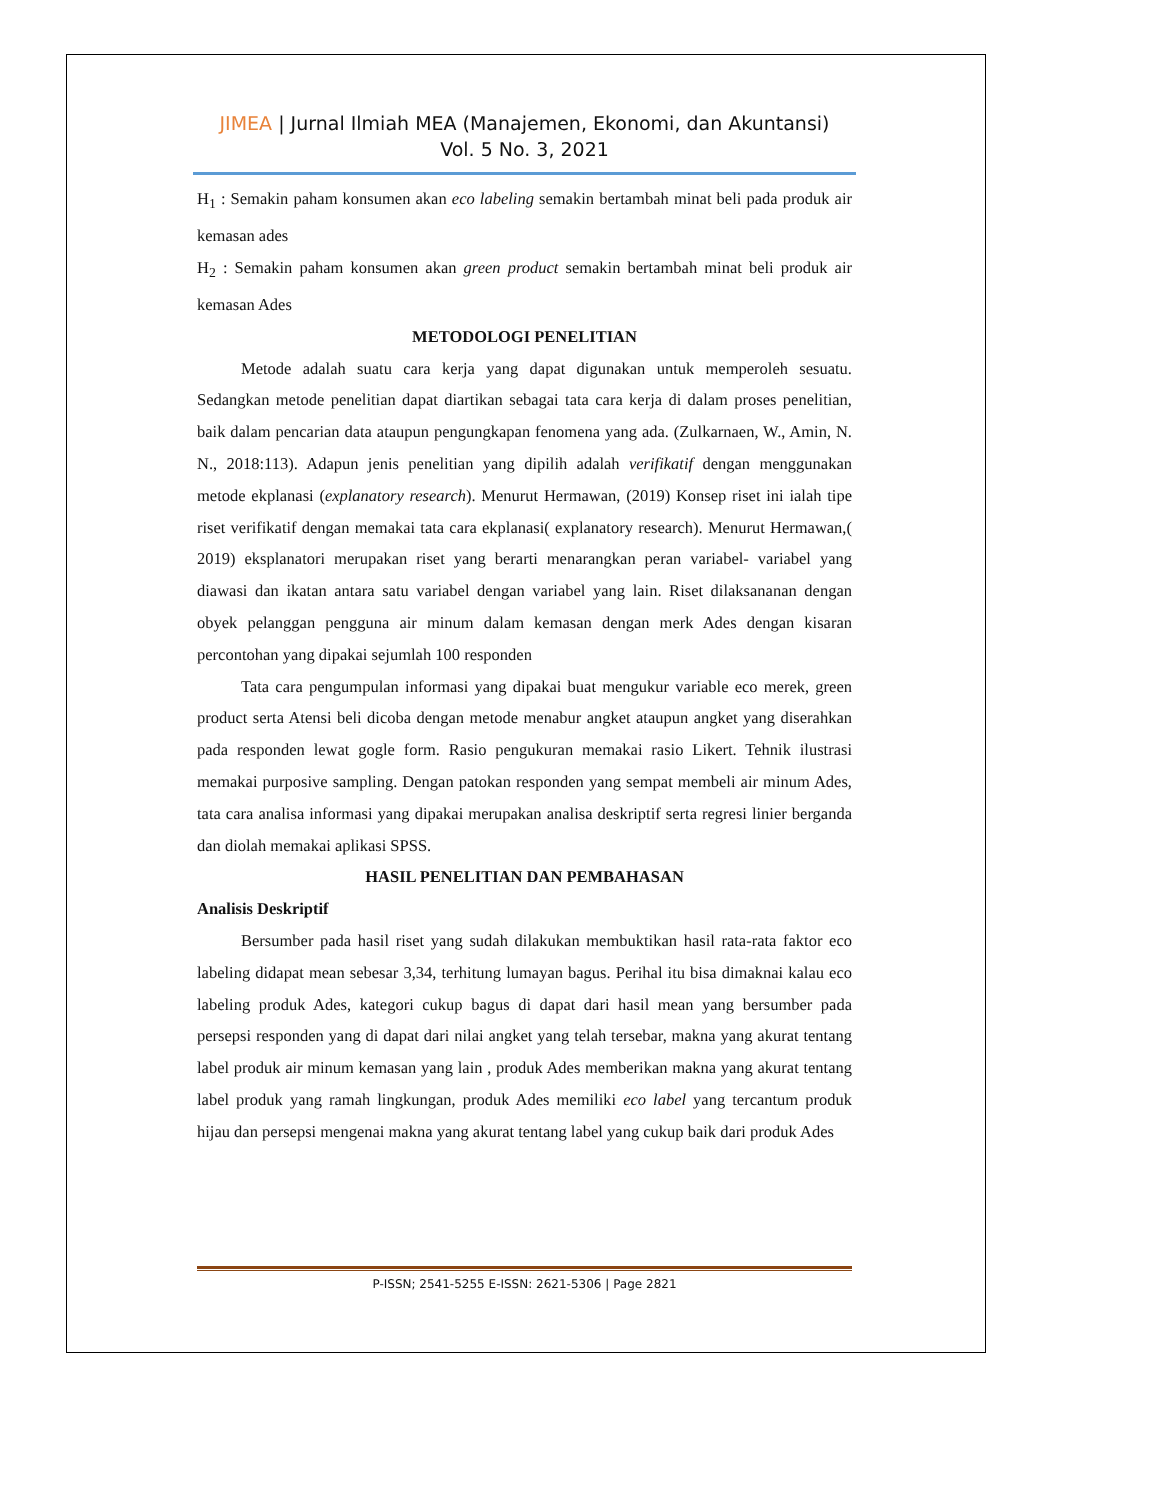JIMEA | Jurnal Ilmiah MEA (Manajemen, Ekonomi, dan Akuntansi)
Vol. 5 No. 3, 2021
H<sub>1</sub> : Semakin paham konsumen akan eco labeling semakin bertambah minat beli pada produk air kemasan ades
H<sub>2</sub> : Semakin paham konsumen akan green product semakin bertambah minat beli produk air kemasan Ades
METODOLOGI PENELITIAN
Metode adalah suatu cara kerja yang dapat digunakan untuk memperoleh sesuatu. Sedangkan metode penelitian dapat diartikan sebagai tata cara kerja di dalam proses penelitian, baik dalam pencarian data ataupun pengungkapan fenomena yang ada. (Zulkarnaen, W., Amin, N. N., 2018:113). Adapun jenis penelitian yang dipilih adalah verifikatif dengan menggunakan metode ekplanasi (explanatory research). Menurut Hermawan, (2019) Konsep riset ini ialah tipe riset verifikatif dengan memakai tata cara ekplanasi( explanatory research). Menurut Hermawan,( 2019) eksplanatori merupakan riset yang berarti menarangkan peran variabel- variabel yang diawasi dan ikatan antara satu variabel dengan variabel yang lain. Riset dilaksananan dengan obyek pelanggan pengguna air minum dalam kemasan dengan merk Ades dengan kisaran percontohan yang dipakai sejumlah 100 responden
Tata cara pengumpulan informasi yang dipakai buat mengukur variable eco merek, green product serta Atensi beli dicoba dengan metode menabur angket ataupun angket yang diserahkan pada responden lewat gogle form. Rasio pengukuran memakai rasio Likert. Tehnik ilustrasi memakai purposive sampling. Dengan patokan responden yang sempat membeli air minum Ades, tata cara analisa informasi yang dipakai merupakan analisa deskriptif serta regresi linier berganda dan diolah memakai aplikasi SPSS.
HASIL PENELITIAN DAN PEMBAHASAN
Analisis Deskriptif
Bersumber pada hasil riset yang sudah dilakukan membuktikan hasil rata-rata faktor eco labeling didapat mean sebesar 3,34, terhitung lumayan bagus. Perihal itu bisa dimaknai kalau eco labeling produk Ades, kategori cukup bagus di dapat dari hasil mean yang bersumber pada persepsi responden yang di dapat dari nilai angket yang telah tersebar, makna yang akurat tentang label produk air minum kemasan yang lain , produk Ades memberikan makna yang akurat tentang label produk yang ramah lingkungan, produk Ades memiliki eco label yang tercantum produk hijau dan persepsi mengenai makna yang akurat tentang label yang cukup baik dari produk Ades
P-ISSN; 2541-5255 E-ISSN: 2621-5306 | Page 2821